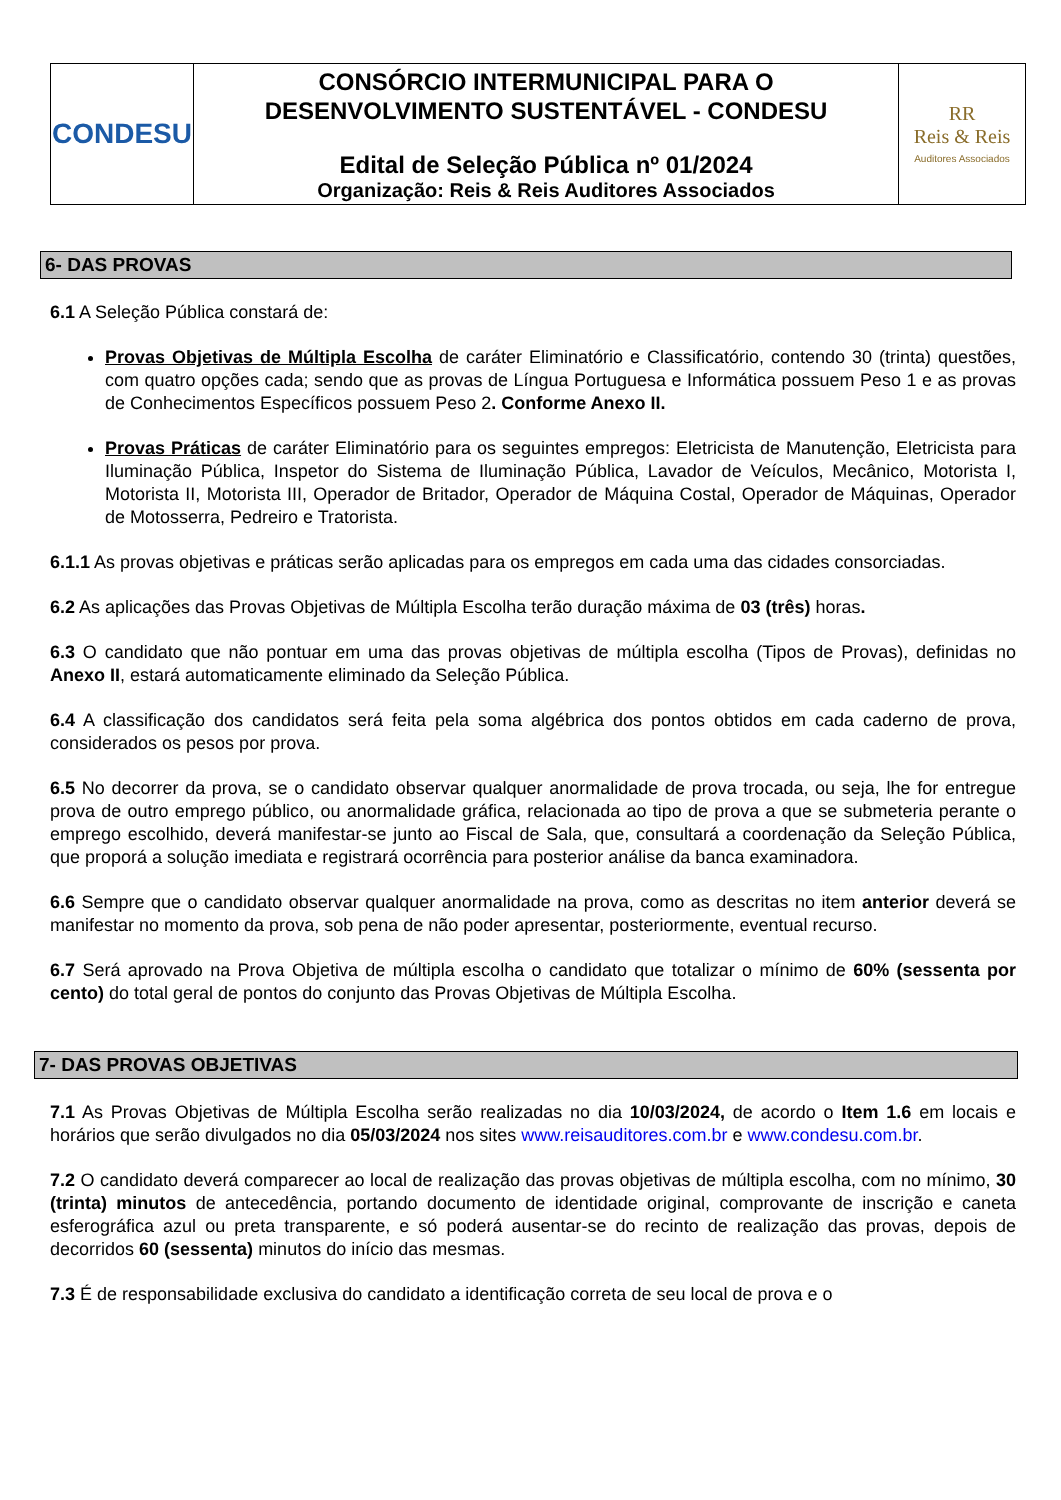| CONDESU | CONSÓRCIO INTERMUNICIPAL PARA O DESENVOLVIMENTO SUSTENTÁVEL - CONDESU Edital de Seleção Pública nº 01/2024 Organização: Reis & Reis Auditores Associados | RR Reis & Reis Auditores Associados |
6- DAS PROVAS
6.1 A Seleção Pública constará de:
Provas Objetivas de Múltipla Escolha de caráter Eliminatório e Classificatório, contendo 30 (trinta) questões, com quatro opções cada; sendo que as provas de Língua Portuguesa e Informática possuem Peso 1 e as provas de Conhecimentos Específicos possuem Peso 2. Conforme Anexo II.
Provas Práticas de caráter Eliminatório para os seguintes empregos: Eletricista de Manutenção, Eletricista para Iluminação Pública, Inspetor do Sistema de Iluminação Pública, Lavador de Veículos, Mecânico, Motorista I, Motorista II, Motorista III, Operador de Britador, Operador de Máquina Costal, Operador de Máquinas, Operador de Motosserra, Pedreiro e Tratorista.
6.1.1 As provas objetivas e práticas serão aplicadas para os empregos em cada uma das cidades consorciadas.
6.2 As aplicações das Provas Objetivas de Múltipla Escolha terão duração máxima de 03 (três) horas.
6.3 O candidato que não pontuar em uma das provas objetivas de múltipla escolha (Tipos de Provas), definidas no Anexo II, estará automaticamente eliminado da Seleção Pública.
6.4 A classificação dos candidatos será feita pela soma algébrica dos pontos obtidos em cada caderno de prova, considerados os pesos por prova.
6.5 No decorrer da prova, se o candidato observar qualquer anormalidade de prova trocada, ou seja, lhe for entregue prova de outro emprego público, ou anormalidade gráfica, relacionada ao tipo de prova a que se submeteria perante o emprego escolhido, deverá manifestar-se junto ao Fiscal de Sala, que, consultará a coordenação da Seleção Pública, que proporá a solução imediata e registrará ocorrência para posterior análise da banca examinadora.
6.6 Sempre que o candidato observar qualquer anormalidade na prova, como as descritas no item anterior deverá se manifestar no momento da prova, sob pena de não poder apresentar, posteriormente, eventual recurso.
6.7 Será aprovado na Prova Objetiva de múltipla escolha o candidato que totalizar o mínimo de 60% (sessenta por cento) do total geral de pontos do conjunto das Provas Objetivas de Múltipla Escolha.
7- DAS PROVAS OBJETIVAS
7.1 As Provas Objetivas de Múltipla Escolha serão realizadas no dia 10/03/2024, de acordo o Item 1.6 em locais e horários que serão divulgados no dia 05/03/2024 nos sites www.reisauditores.com.br e www.condesu.com.br.
7.2 O candidato deverá comparecer ao local de realização das provas objetivas de múltipla escolha, com no mínimo, 30 (trinta) minutos de antecedência, portando documento de identidade original, comprovante de inscrição e caneta esferográfica azul ou preta transparente, e só poderá ausentar-se do recinto de realização das provas, depois de decorridos 60 (sessenta) minutos do início das mesmas.
7.3 É de responsabilidade exclusiva do candidato a identificação correta de seu local de prova e o